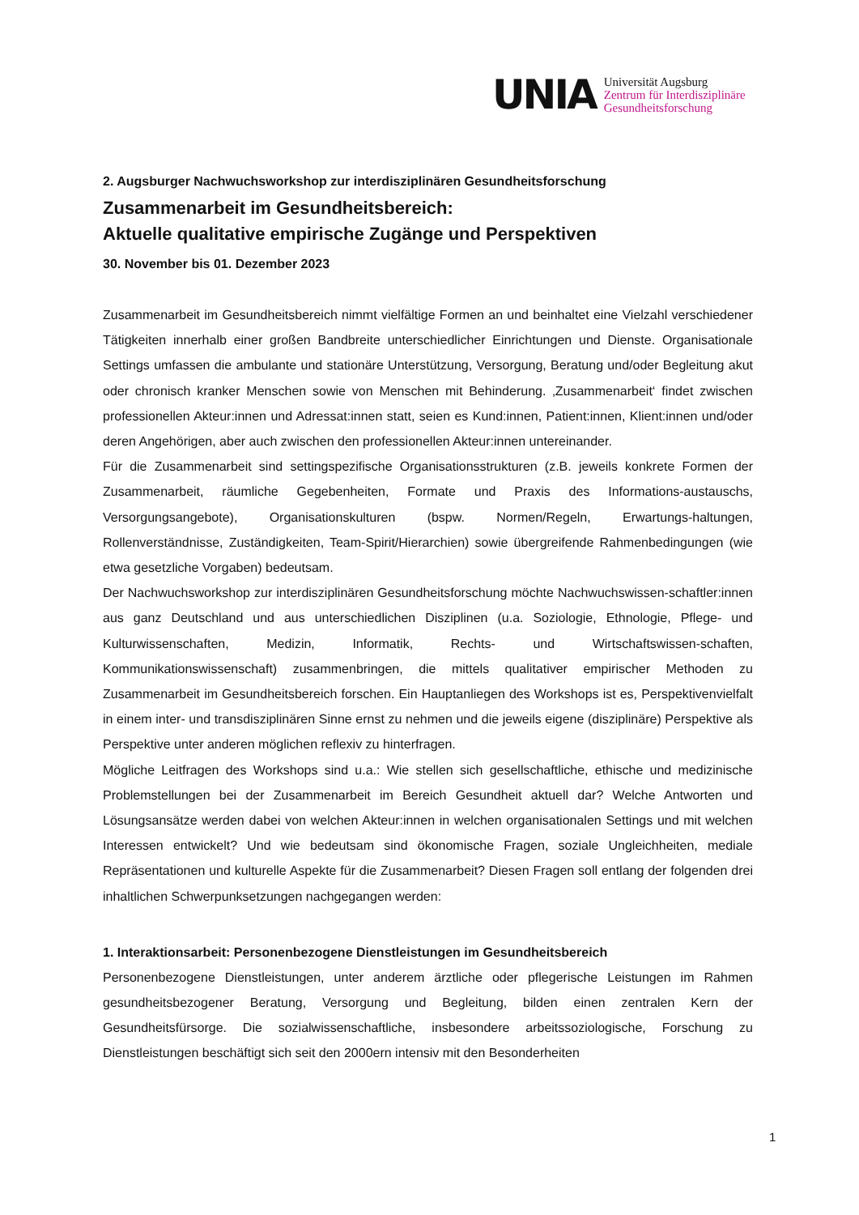UNIA
Universität Augsburg
Zentrum für Interdisziplinäre
Gesundheitsforschung
2. Augsburger Nachwuchsworkshop zur interdisziplinären Gesundheitsforschung
Zusammenarbeit im Gesundheitsbereich:
Aktuelle qualitative empirische Zugänge und Perspektiven
30. November bis 01. Dezember 2023
Zusammenarbeit im Gesundheitsbereich nimmt vielfältige Formen an und beinhaltet eine Vielzahl verschiedener Tätigkeiten innerhalb einer großen Bandbreite unterschiedlicher Einrichtungen und Dienste. Organisationale Settings umfassen die ambulante und stationäre Unterstützung, Versorgung, Beratung und/oder Begleitung akut oder chronisch kranker Menschen sowie von Menschen mit Behinderung. ‚Zusammenarbeit‘ findet zwischen professionellen Akteur:innen und Adressat:innen statt, seien es Kund:innen, Patient:innen, Klient:innen und/oder deren Angehörigen, aber auch zwischen den professionellen Akteur:innen untereinander.
Für die Zusammenarbeit sind settingspezifische Organisationsstrukturen (z.B. jeweils konkrete Formen der Zusammenarbeit, räumliche Gegebenheiten, Formate und Praxis des Informations-austauschs, Versorgungsangebote), Organisationskulturen (bspw. Normen/Regeln, Erwartungs-haltungen, Rollenverständnisse, Zuständigkeiten, Team-Spirit/Hierarchien) sowie übergreifende Rahmenbedingungen (wie etwa gesetzliche Vorgaben) bedeutsam.
Der Nachwuchsworkshop zur interdisziplinären Gesundheitsforschung möchte Nachwuchswissen-schaftler:innen aus ganz Deutschland und aus unterschiedlichen Disziplinen (u.a. Soziologie, Ethnologie, Pflege- und Kulturwissenschaften, Medizin, Informatik, Rechts- und Wirtschaftswissen-schaften, Kommunikationswissenschaft) zusammenbringen, die mittels qualitativer empirischer Methoden zu Zusammenarbeit im Gesundheitsbereich forschen. Ein Hauptanliegen des Workshops ist es, Perspektivenvielfalt in einem inter- und transdisziplinären Sinne ernst zu nehmen und die jeweils eigene (disziplinäre) Perspektive als Perspektive unter anderen möglichen reflexiv zu hinterfragen.
Mögliche Leitfragen des Workshops sind u.a.: Wie stellen sich gesellschaftliche, ethische und medizinische Problemstellungen bei der Zusammenarbeit im Bereich Gesundheit aktuell dar? Welche Antworten und Lösungsansätze werden dabei von welchen Akteur:innen in welchen organisationalen Settings und mit welchen Interessen entwickelt? Und wie bedeutsam sind ökonomische Fragen, soziale Ungleichheiten, mediale Repräsentationen und kulturelle Aspekte für die Zusammenarbeit? Diesen Fragen soll entlang der folgenden drei inhaltlichen Schwerpunksetzungen nachgegangen werden:
1. Interaktionsarbeit: Personenbezogene Dienstleistungen im Gesundheitsbereich
Personenbezogene Dienstleistungen, unter anderem ärztliche oder pflegerische Leistungen im Rahmen gesundheitsbezogener Beratung, Versorgung und Begleitung, bilden einen zentralen Kern der Gesundheitsfürsorge. Die sozialwissenschaftliche, insbesondere arbeitssoziologische, Forschung zu Dienstleistungen beschäftigt sich seit den 2000ern intensiv mit den Besonderheiten
1